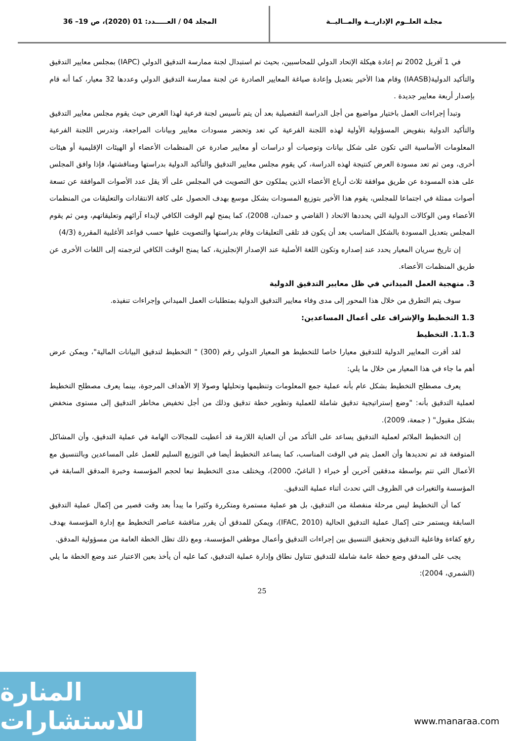مجلـة العلــوم الإداريــة والمــاليــة
المجلد 04 / العـــــدد: 01 (2020)، ص 19– 36
في 1 آفريل 2002 تم إعادة هيكلة الإتحاد الدولي للمحاسبين، بحيث تم استبدال لجنة ممارسة التدقيق الدولي (IAPC) بمجلس معايير التدقيق والتأكيد الدولية(IAASB) وقام هذا الأخير بتعديل وإعادة صياغة المعايير الصادرة عن لجنة ممارسة التدقيق الدولي وعددها 32 معيار، كما أنه قام بإصدار أربعة معايير جديدة .
وتبدأ إجراءات العمل باختيار مواضيع من أجل الدراسة التفصيلية بعد أن يتم تأسيس لجنة فرعية لهذا الغرض حيث يقوم مجلس معايير التدقيق والتأكيد الدولية بتفويض المسؤولية الأولية لهذه اللجنة الفرعية كي تعد وتحضر مسودات معايير وبيانات المراجعة، وتدرس اللجنة الفرعية المعلومات الأساسية التي تكون على شكل بيانات وتوصيات أو دراسات أو معايير صادرة عن المنظمات الأعضاء أو الهيئات الإقليمية أو هيئات أخرى، ومن ثم تعد مسودة العرض كنتيجة لهذه الدراسة، كي يقوم مجلس معايير التدقيق والتأكيد الدولية بدراستها ومناقشتها، فإذا وافق المجلس على هذه المسودة عن طريق موافقة ثلاث أرباع الأعضاء الذين يملكون حق التصويت في المجلس على ألا يقل عدد الأصوات الموافقة عن تسعة أصوات ممثلة في اجتماعا للمجلس، يقوم هذا الأخير بتوزيع المسودات بشكل موسع بهدف الحصول على كافة الانتقادات والتعليقات من المنظمات الأعضاء ومن الوكالات الدولية التي يحددها الاتحاد ( القاضي و حمدان، 2008)، كما يمنح لهم الوقت الكافي لإبداء آرائهم وتعليقاتهم، ومن ثم يقوم المجلس بتعديل المسودة بالشكل المناسب بعد أن يكون قد تلقى التعليقات وقام بدراستها والتصويت عليها حسب قواعد الأغلبية المقررة (4/3)
إن تاريخ سريان المعيار يحدد عند إصداره وتكون اللغة الأصلية عند الإصدار الإنجليزية، كما يمنح الوقت الكافي لترجمته إلى اللغات الأخرى عن طريق المنظمات الأعضاء.
3. منهجية العمل الميداني في ظل معايير التدقيق الدولية
سوف يتم التطرق من خلال هذا المحور إلى مدى وفاء معايير التدقيق الدولية بمتطلبات العمل الميداني وإجراءات تنفيذه.
1.3 التخطيط والإشراف على أعمال المساعدين:
1.1.3. التخطيط
لقد أقرت المعايير الدولية للتدقيق معيارا خاصا للتخطيط هو المعيار الدولي رقم (300) " التخطيط لتدقيق البيانات المالية"، ويمكن عرض أهم ما جاء في هذا المعيار من خلال ما يلي:
يعرف مصطلح التخطيط بشكل عام بأنه عملية جمع المعلومات وتنظيمها وتحليلها وصولا إلا الأهداف المرجوة، بينما يعرف مصطلح التخطيط لعملية التدقيق بأنه: "وضع إستراتيجية تدقيق شاملة للعملية وتطوير خطة تدقيق وذلك من أجل تخفيض مخاطر التدقيق إلى مستوى منخفض بشكل مقبول" ( جمعة، 2009).
إن التخطيط الملائم لعملية التدقيق يساعد على التأكد من أن العناية اللازمة قد أعطيت للمجالات الهامة في عملية التدقيق، وأن المشاكل المتوقعة قد تم تحديدها وأن العمل يتم في الوقت المناسب، كما يساعد التخطيط أيضا في التوزيع السليم للعمل على المساعدين وبالتنسيق مع الأعمال التي تتم بواسطة مدققين آخرين أو خبراء ( الناغيّ، 2000)، ويختلف مدى التخطيط تبعا لحجم المؤسسة وخبرة المدقق السابقة في المؤسسة والتغيرات في الظروف التي تحدث أثناء عملية التدقيق.
كما أن التخطيط ليس مرحلة منفصلة من التدقيق، بل هو عملية مستمرة ومتكررة وكثيرا ما يبدأ بعد وقت قصير من إكمال عملية التدقيق السابقة ويستمر حتى إكمال عملية التدقيق الحالية (IFAC, 2010)، ويمكن للمدقق أن يقرر مناقشة عناصر التخطيط مع إدارة المؤسسة بهدف رفع كفاءة وفاعلية التدقيق وتحقيق التنسيق بين إجراءات التدقيق وأعمال موظفي المؤسسة، ومع ذلك تظل الخطة العامة من مسؤولية المدقق.
يجب على المدقق وضع خطة عامة شاملة للتدقيق تتناول نطاق وإدارة عملية التدقيق، كما عليه أن يأخذ بعين الاعتبار عند وضع الخطة ما يلي (الشمري، 2004):
25
المنارة للاستشارات
www.manaraa.com